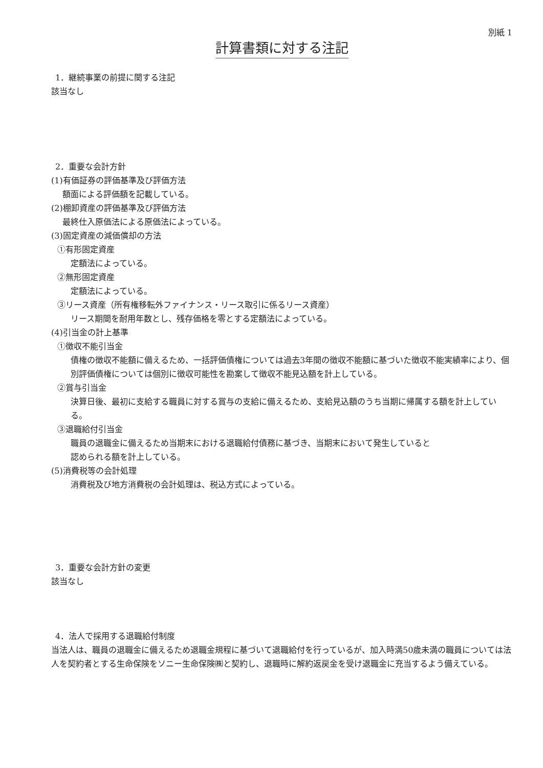別紙 1
計算書類に対する注記
1．継続事業の前提に関する注記
該当なし
2．重要な会計方針
(1)有価証券の評価基準及び評価方法
額面による評価額を記載している。
(2)棚卸資産の評価基準及び評価方法
最終仕入原価法による原価法によっている。
(3)固定資産の減価償却の方法
①有形固定資産
定額法によっている。
②無形固定資産
定額法によっている。
③リース資産（所有権移転外ファイナンス・リース取引に係るリース資産）
リース期間を耐用年数とし、残存価格を零とする定額法によっている。
(4)引当金の計上基準
①徴収不能引当金
債権の徴収不能額に備えるため、一括評価債権については過去3年間の徴収不能額に基づいた徴収不能実績率により、個別評価債権については個別に徴収可能性を勘案して徴収不能見込額を計上している。
②賞与引当金
決算日後、最初に支給する職員に対する賞与の支給に備えるため、支給見込額のうち当期に帰属する額を計上している。
③退職給付引当金
職員の退職金に備えるため当期末における退職給付債務に基づき、当期末において発生していると
認められる額を計上している。
(5)消費税等の会計処理
消費税及び地方消費税の会計処理は、税込方式によっている。
3．重要な会計方針の変更
該当なし
4．法人で採用する退職給付制度
当法人は、職員の退職金に備えるため退職金規程に基づいて退職給付を行っているが、加入時満50歳未満の職員については法人を契約者とする生命保険をソニー生命保険㈱と契約し、退職時に解約返戻金を受け退職金に充当するよう備えている。